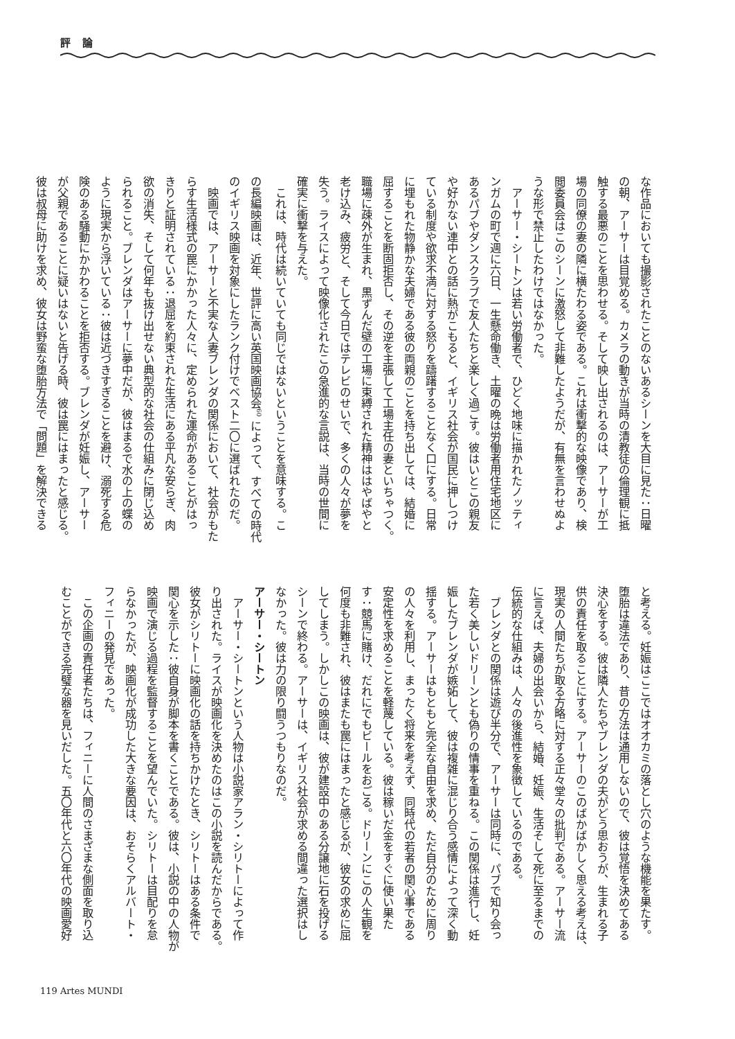評 論
な作品においても撮影されたことのないあるシーンを大目に見た：日曜
の朝、アーサーは目覚める。カメラの動きが当時の清教徒の倫理観に抵
触する最悪のことを思わせる。そして映し出されるのは、アーサーが工
場の同僚の妻の隣に横たわる姿である。これは衝撃的な映像であり、検
閲委員会はこのシーンに激怒して非難したようだが、有無を言わせぬよ
うな形で禁止したわけではなかった。
　アーサー・シートンは若い労働者で、ひどく地味に描かれたノッティ
ンガムの町で週に六日、一生懸命働き、土曜の晩は労働者用住宅地区に
あるパブやダンスクラブで友人たちと楽しく過ごす。彼はいとこの親友
や好かない連中との話に熱がこもると、イギリス社会が国民に押しつけ
ている制度や欲求不満に対する怒りを躊躇することなく口にする。日常
に埋もれた物静かな夫婦である彼の両親のことを持ち出しては、結婚に
屈することを断固拒否し、その逆を主張して工場主任の妻といちゃつく。
職場に疎外が生まれ、黒ずんだ壁の工場に束縛された精神ははやばやと
老け込み、疲労と、そして今日ではテレビのせいで、多くの人々が夢を
失う。ライスによって映像化されたこの急進的な言説は、当時の世間に
確実に衝撃を与えた。
　これは、時代は続いていても同じではないということを意味する。こ
の長編映画は、近年、世評に高い英国映画協会<sup>60</sup> によって、すべての時代
のイギリス映画を対象にしたランク付けでベスト二〇に選ばれたのだ。
　映画では、アーサーと不実な人妻ブレンダの関係において、社会がもた
らす生活様式の罠にかかった人々に、定められた運命があることがはっ
きりと証明されている：退屈を約束された生活にある平凡な安らぎ、肉
欲の消失、そして何年も抜け出せない典型的な社会の仕組みに閉じ込め
られること。ブレンダはアーサーに夢中だが、彼はまるで水の上の蝶の
ように現実から浮いている：彼は近づきすぎることを避け、溺死する危
険のある騒動にかかわることを拒否する。ブレンダが妊娠し、アーサー
が父親であることに疑いはないと告げる時、彼は罠にはまったと感じる。
彼は叔母に助けを求め、彼女は野蛮な堕胎方法で「問題」を解決できる
と考える。妊娠はここではオオカミの落とし穴のような機能を果たす。
堕胎は違法であり、昔の方法は通用しないので、彼は覚悟を決めてある
決心をする。彼は隣人たちやブレンダの夫がどう思おうが、生まれる子
供の責任を取ることにする。アーサーのこのばかばかしく思える考えは、
現実の人間たちが取る方略に対する正々堂々の批判である。アーサー流
に言えば、夫婦の出会いから、結婚、妊娠、生活そして死に至るまでの
伝統的な仕組みは、人々の後進性を象徴しているのである。
　ブレンダとの関係は遊び半分で、アーサーは同時に、パブで知り会っ
た若く美しいドリーンとも偽りの情事を重ねる。この関係は進行し、妊
娠したブレンダが嫉妬して、彼は複雑に混じり合う感情によって深く動
揺する。アーサーはもともと完全な自由を求め、ただ自分のために周り
の人々を利用し、まったく将来を考えず、同時代の若者の関心事である
安定性を求めることを軽蔑している。彼は稼いだ金をすぐに使い果た
す：競馬に賭け、だれにでもビールをおごる。ドリーンにこの人生観を
何度も非難され、彼はまたも罠にはまったと感じるが、彼女の求めに屈
してしまう。しかしこの映画は、彼が建設中のある分譲地に石を投げる
シーンで終わる。アーサーは、イギリス社会が求める間違った選択はし
なかった。彼は力の限り闘うつもりなのだ。
アーサー・シートン
　アーサー・シートンという人物は小説家アラン・シリトーによって作
り出された。ライスが映画化を決めたのはこの小説を読んだからである。
彼女がシリトーに映画化の話を持ちかけたとき、シリトーはある条件で
関心を示した：彼自身が脚本を書くことである。彼は、小説の中の人物が
映画で演じる過程を監督することを望んでいた。シリトーは目配りを怠
らなかったが、映画化が成功した大きな要因は、おそらくアルバート・
フィニーの発見であった。
　この企画の責任者たちは、フィニーに人間のさまざまな側面を取り込
むことができる完璧な器を見いだした。五〇年代と六〇年代の映画愛好
119 Artes MUNDI